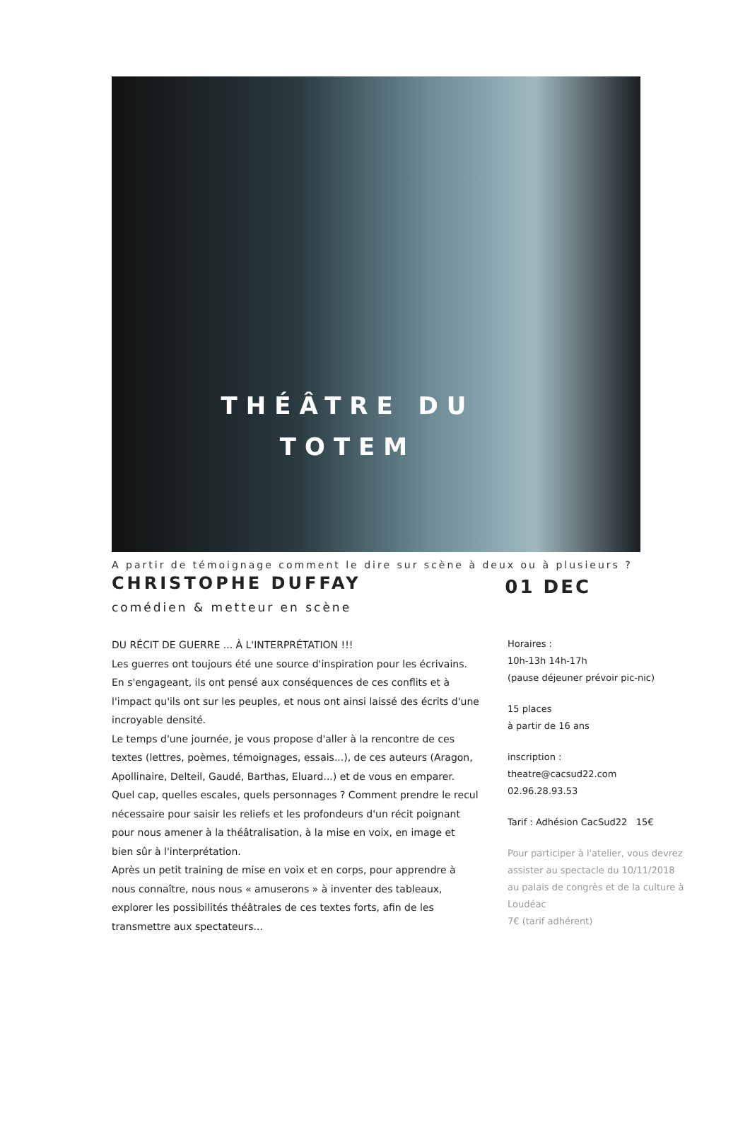THÉÂTRE DU
TOTEM
A partir de témoignage comment le dire sur scène à deux ou à plusieurs ?
CHRISTOPHE DUFFAY
01 DEC
comédien & metteur en scène
DU RÉCIT DE GUERRE ... À L'INTERPRÉTATION !!!
Les guerres ont toujours été une source d'inspiration pour les écrivains. En s'engageant, ils ont pensé aux conséquences de ces conflits et à l'impact qu'ils ont sur les peuples, et nous ont ainsi laissé des écrits d'une incroyable densité.
Le temps d'une journée, je vous propose d'aller à la rencontre de ces textes (lettres, poèmes, témoignages, essais...), de ces auteurs (Aragon, Apollinaire, Delteil, Gaudé, Barthas, Eluard...) et de vous en emparer.
Quel cap, quelles escales, quels personnages ? Comment prendre le recul nécessaire pour saisir les reliefs et les profondeurs d'un récit poignant pour nous amener à la théâtralisation, à la mise en voix, en image et bien sûr à l'interprétation.
Après un petit training de mise en voix et en corps, pour apprendre à nous connaître, nous nous « amuserons » à inventer des tableaux, explorer les possibilités théâtrales de ces textes forts, afin de les transmettre aux spectateurs...
Horaires :
10h-13h 14h-17h
(pause déjeuner prévoir pic-nic)
15 places
à partir de 16 ans
inscription :
theatre@cacsud22.com
02.96.28.93.53
Tarif : Adhésion CacSud22 15€
Pour participer à l'atelier, vous devrez assister au spectacle du 10/11/2018 au palais de congrès et de la culture à Loudéac
7€ (tarif adhérent)